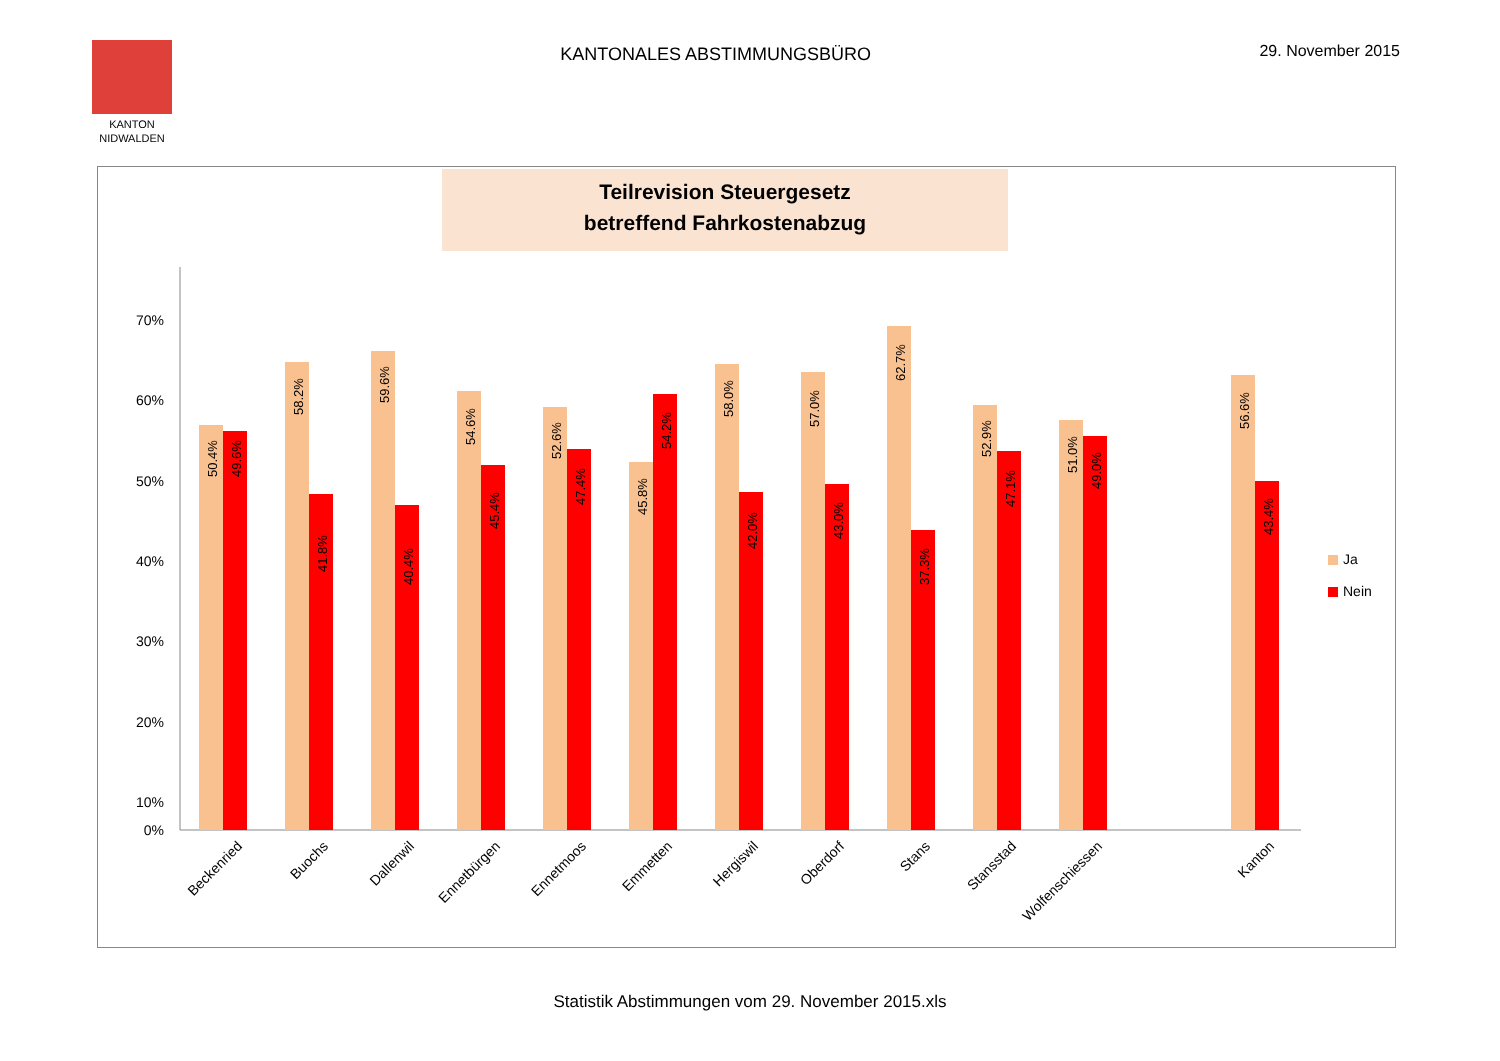KANTON
NIDWALDEN
KANTONALES ABSTIMMUNGSBÜRO 29. November 2015
Teilrevision Steuergesetz
betreffend Fahrkostenabzug
70%
60%
50%
40%
30%
20%
10%
0%
Ja
Nein
50.4%
49.6%
58.2%
41.8%
59.6%
40.4%
54.6%
45.4%
52.6%
47.4%
45.8%
54.2%
58.0%
42.0%
57.0%
43.0%
62.7%
37.3%
52.9%
47.1%
51.0%
49.0%
56.6%
43.4%
Beckenried
Buochs
Dallenwil
Ennetbürgen
Ennetmoos
Emmetten
Hergiswil
Oberdorf
Stans
Stansstad
Wolfenschiessen
Kanton
Statistik Abstimmungen vom 29. November 2015.xls